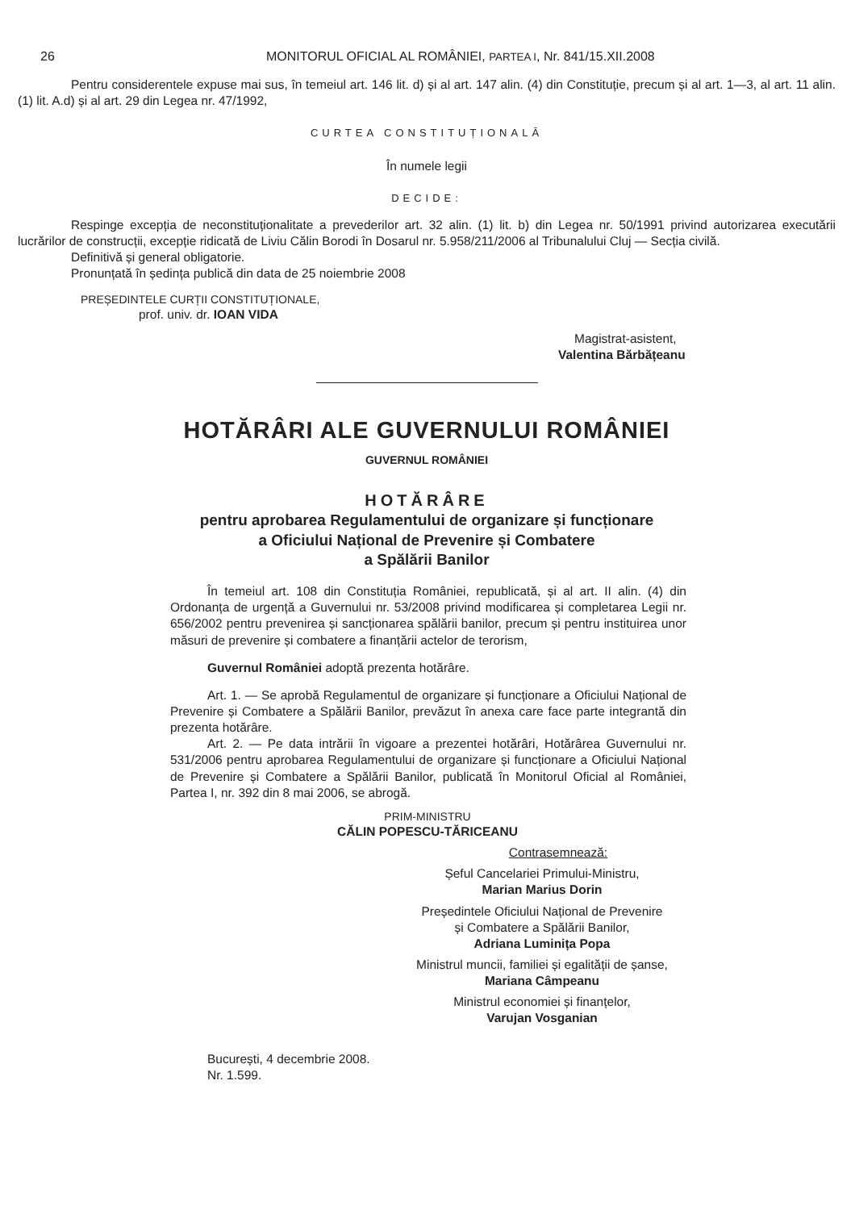26 MONITORUL OFICIAL AL ROMÂNIEI, PARTEA I, Nr. 841/15.XII.2008
Pentru considerentele expuse mai sus, în temeiul art. 146 lit. d) și al art. 147 alin. (4) din Constituție, precum și al art. 1—3, al art. 11 alin. (1) lit. A.d) și al art. 29 din Legea nr. 47/1992,
CURTEA CONSTITUȚIONALĂ
În numele legii
DECIDE:
Respinge excepția de neconstituționalitate a prevederilor art. 32 alin. (1) lit. b) din Legea nr. 50/1991 privind autorizarea executării lucrărilor de construcții, excepție ridicată de Liviu Călin Borodi în Dosarul nr. 5.958/211/2006 al Tribunalului Cluj — Secția civilă.
Definitivă și general obligatorie.
Pronunțată în ședința publică din data de 25 noiembrie 2008
PREȘEDINTELE CURȚII CONSTITUȚIONALE,
prof. univ. dr. IOAN VIDA
Magistrat-asistent,
Valentina Bărbățeanu
HOTĂRÂRI ALE GUVERNULUI ROMÂNIEI
GUVERNUL ROMÂNIEI
HOTĂRÂRE
pentru aprobarea Regulamentului de organizare și funcționare
a Oficiului Național de Prevenire și Combatere
a Spălării Banilor
În temeiul art. 108 din Constituția României, republicată, și al art. II alin. (4) din Ordonanța de urgență a Guvernului nr. 53/2008 privind modificarea și completarea Legii nr. 656/2002 pentru prevenirea și sancționarea spălării banilor, precum și pentru instituirea unor măsuri de prevenire și combatere a finanțării actelor de terorism,
Guvernul României adoptă prezenta hotărâre.
Art. 1. — Se aprobă Regulamentul de organizare și funcționare a Oficiului Național de Prevenire și Combatere a Spălării Banilor, prevăzut în anexa care face parte integrantă din prezenta hotărâre.
Art. 2. — Pe data intrării în vigoare a prezentei hotărâri, Hotărârea Guvernului nr. 531/2006 pentru aprobarea Regulamentului de organizare și funcționare a Oficiului Național de Prevenire și Combatere a Spălării Banilor, publicată în Monitorul Oficial al României, Partea I, nr. 392 din 8 mai 2006, se abrogă.
PRIM-MINISTRU
CĂLIN POPESCU-TĂRICEANU
Contrasemnează:
Șeful Cancelariei Primului-Ministru,
Marian Marius Dorin
Președintele Oficiului Național de Prevenire
și Combatere a Spălării Banilor,
Adriana Luminița Popa
Ministrul muncii, familiei și egalității de șanse,
Mariana Câmpeanu
Ministrul economiei și finanțelor,
Varujan Vosganian
București, 4 decembrie 2008.
Nr. 1.599.